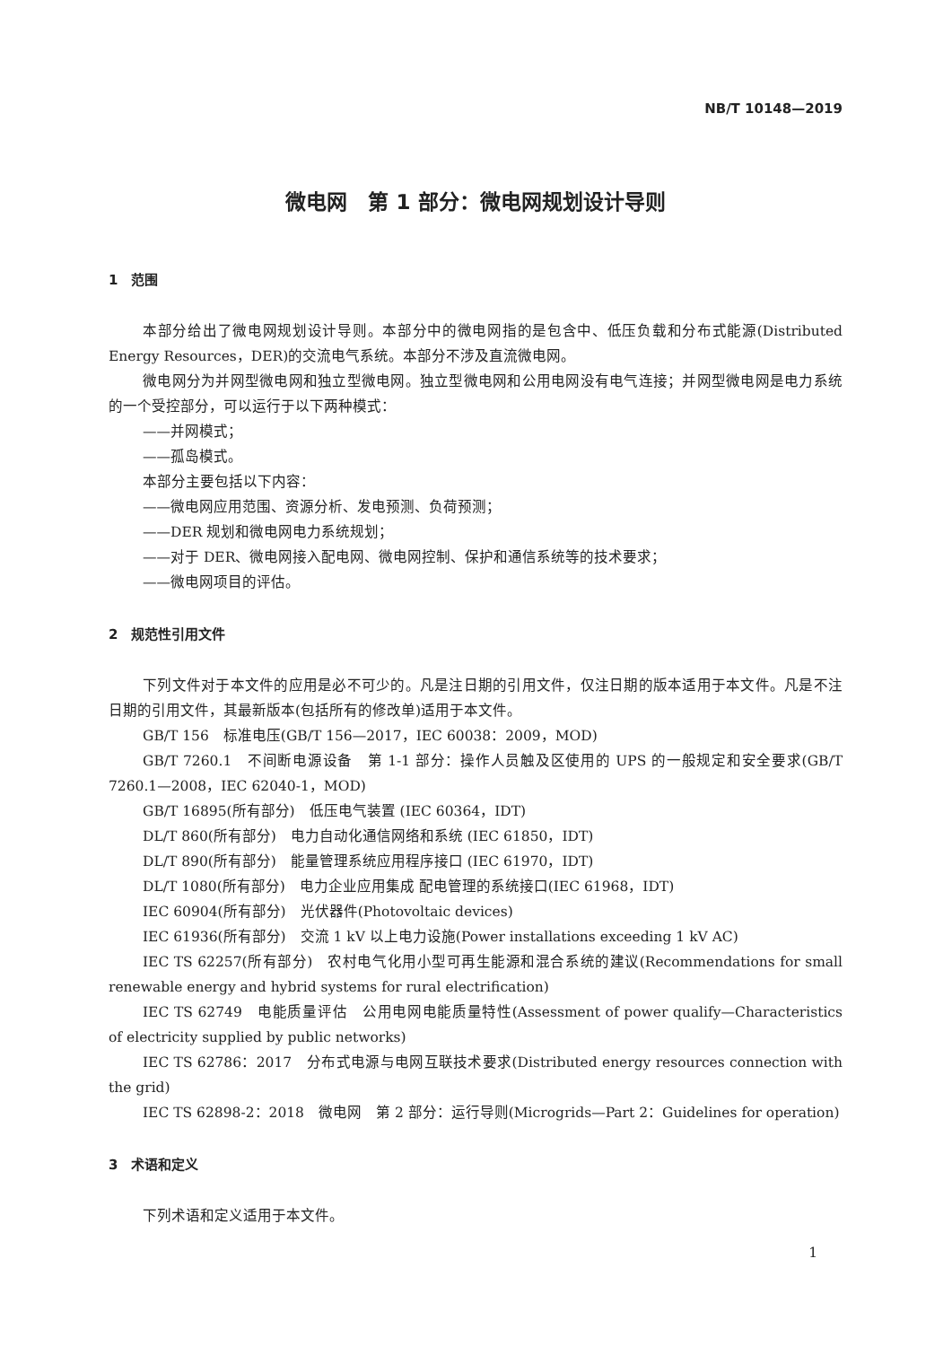NB/T 10148—2019
微电网　第 1 部分：微电网规划设计导则
1　范围
本部分给出了微电网规划设计导则。本部分中的微电网指的是包含中、低压负载和分布式能源(Distributed Energy Resources，DER)的交流电气系统。本部分不涉及直流微电网。
微电网分为并网型微电网和独立型微电网。独立型微电网和公用电网没有电气连接；并网型微电网是电力系统的一个受控部分，可以运行于以下两种模式：
——并网模式；
——孤岛模式。
本部分主要包括以下内容：
——微电网应用范围、资源分析、发电预测、负荷预测；
——DER 规划和微电网电力系统规划；
——对于 DER、微电网接入配电网、微电网控制、保护和通信系统等的技术要求；
——微电网项目的评估。
2　规范性引用文件
下列文件对于本文件的应用是必不可少的。凡是注日期的引用文件，仅注日期的版本适用于本文件。凡是不注日期的引用文件，其最新版本(包括所有的修改单)适用于本文件。
GB/T 156　标准电压(GB/T 156—2017，IEC 60038：2009，MOD)
GB/T 7260.1　不间断电源设备　第 1-1 部分：操作人员触及区使用的 UPS 的一般规定和安全要求(GB/T 7260.1—2008，IEC 62040-1，MOD)
GB/T 16895(所有部分)　低压电气装置 (IEC 60364，IDT)
DL/T 860(所有部分)　电力自动化通信网络和系统 (IEC 61850，IDT)
DL/T 890(所有部分)　能量管理系统应用程序接口 (IEC 61970，IDT)
DL/T 1080(所有部分)　电力企业应用集成 配电管理的系统接口(IEC 61968，IDT)
IEC 60904(所有部分)　光伏器件(Photovoltaic devices)
IEC 61936(所有部分)　交流 1 kV 以上电力设施(Power installations exceeding 1 kV AC)
IEC TS 62257(所有部分)　农村电气化用小型可再生能源和混合系统的建议(Recommendations for small renewable energy and hybrid systems for rural electrification)
IEC TS 62749　电能质量评估　公用电网电能质量特性(Assessment of power qualify—Characteristics of electricity supplied by public networks)
IEC TS 62786：2017　分布式电源与电网互联技术要求(Distributed energy resources connection with the grid)
IEC TS 62898-2：2018　微电网　第 2 部分：运行导则(Microgrids—Part 2：Guidelines for operation)
3　术语和定义
下列术语和定义适用于本文件。
1